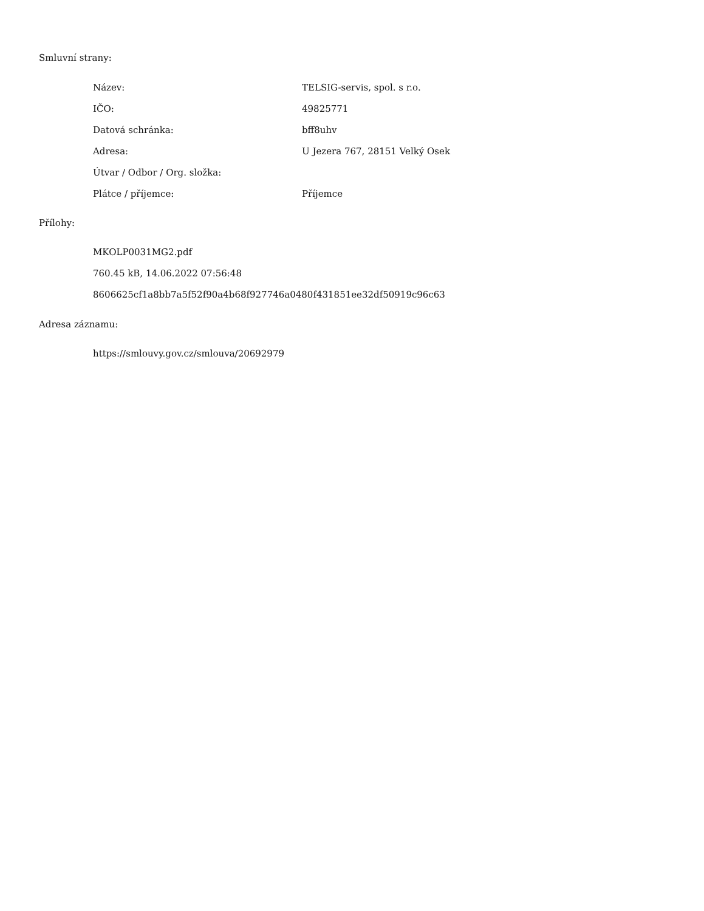Smluvní strany:
| Název: | TELSIG-servis, spol. s r.o. |
| IČO: | 49825771 |
| Datová schránka: | bff8uhv |
| Adresa: | U Jezera 767, 28151 Velký Osek |
| Útvar / Odbor / Org. složka: | |
| Plátce / příjemce: | Příjemce |
Přílohy:
MKOLP0031MG2.pdf
760.45 kB, 14.06.2022 07:56:48
8606625cf1a8bb7a5f52f90a4b68f927746a0480f431851ee32df50919c96c63
Adresa záznamu:
https://smlouvy.gov.cz/smlouva/20692979